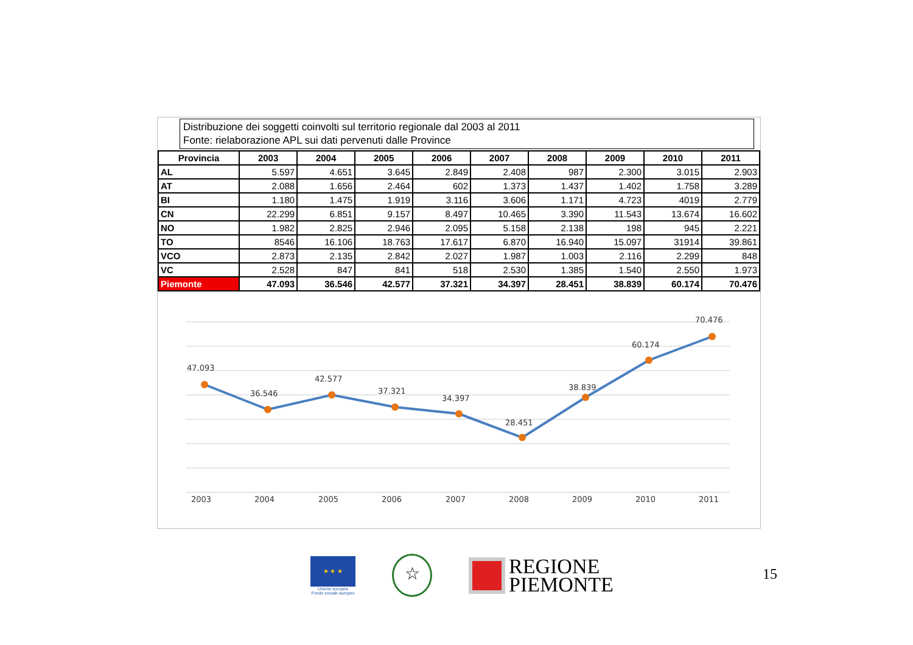Distribuzione dei soggetti coinvolti sul territorio regionale dal 2003 al 2011
Fonte: rielaborazione APL sui dati pervenuti dalle Province
| Provincia | 2003 | 2004 | 2005 | 2006 | 2007 | 2008 | 2009 | 2010 | 2011 |
| --- | --- | --- | --- | --- | --- | --- | --- | --- | --- |
| AL | 5.597 | 4.651 | 3.645 | 2.849 | 2.408 | 987 | 2.300 | 3.015 | 2.903 |
| AT | 2.088 | 1.656 | 2.464 | 602 | 1.373 | 1.437 | 1.402 | 1.758 | 3.289 |
| BI | 1.180 | 1.475 | 1.919 | 3.116 | 3.606 | 1.171 | 4.723 | 4019 | 2.779 |
| CN | 22.299 | 6.851 | 9.157 | 8.497 | 10.465 | 3.390 | 11.543 | 13.674 | 16.602 |
| NO | 1.982 | 2.825 | 2.946 | 2.095 | 5.158 | 2.138 | 198 | 945 | 2.221 |
| TO | 8546 | 16.106 | 18.763 | 17.617 | 6.870 | 16.940 | 15.097 | 31914 | 39.861 |
| VCO | 2.873 | 2.135 | 2.842 | 2.027 | 1.987 | 1.003 | 2.116 | 2.299 | 848 |
| VC | 2.528 | 847 | 841 | 518 | 2.530 | 1.385 | 1.540 | 2.550 | 1.973 |
| Piemonte | 47.093 | 36.546 | 42.577 | 37.321 | 34.397 | 28.451 | 38.839 | 60.174 | 70.476 |
47.093
36.546
42.577
37.321
34.397
28.451
38.839
60.174
70.476
2003
2004
2005
2006
2007
2008
2009
2010
2011
★ ★ ★
Unione europea
Fondo sociale europeo
☆
REGIONE
PIEMONTE
15